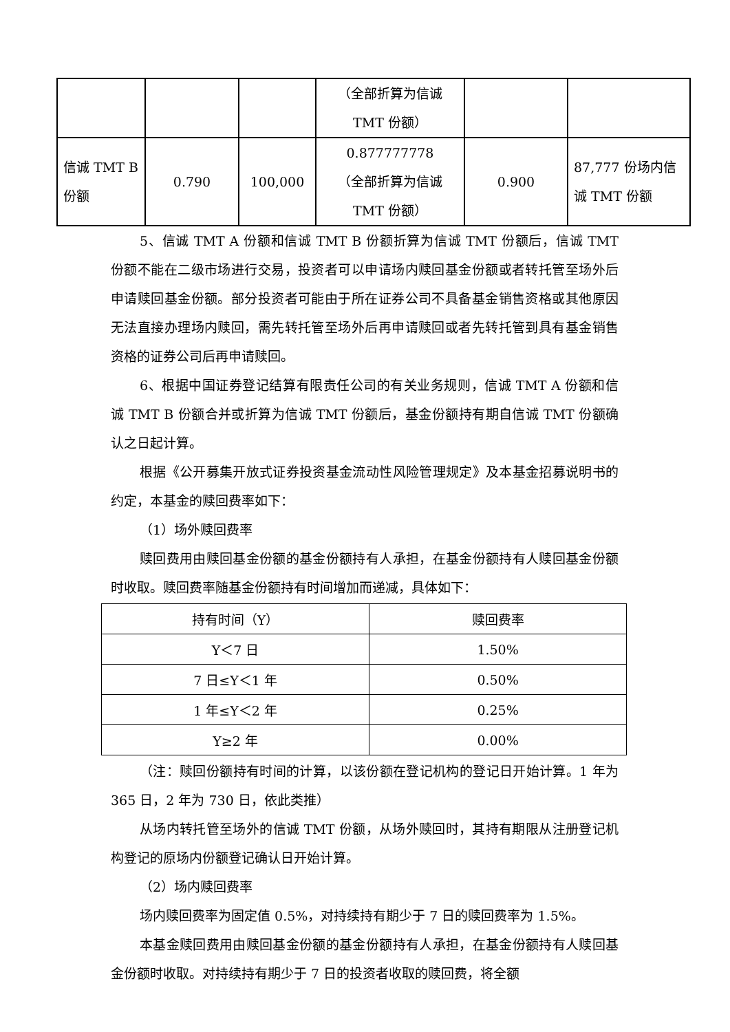| | | | （全部折算为信诚 TMT 份额） | | |
| 信诚 TMT B 份额 | 0.790 | 100,000 | 0.877777778 （全部折算为信诚 TMT 份额） | 0.900 | 87,777 份场内信诚 TMT 份额 |
5、信诚 TMT A 份额和信诚 TMT B 份额折算为信诚 TMT 份额后，信诚 TMT 份额不能在二级市场进行交易，投资者可以申请场内赎回基金份额或者转托管至场外后申请赎回基金份额。部分投资者可能由于所在证券公司不具备基金销售资格或其他原因无法直接办理场内赎回，需先转托管至场外后再申请赎回或者先转托管到具有基金销售资格的证券公司后再申请赎回。
6、根据中国证券登记结算有限责任公司的有关业务规则，信诚 TMT A 份额和信诚 TMT B 份额合并或折算为信诚 TMT 份额后，基金份额持有期自信诚 TMT 份额确认之日起计算。
根据《公开募集开放式证券投资基金流动性风险管理规定》及本基金招募说明书的约定，本基金的赎回费率如下：
（1）场外赎回费率
赎回费用由赎回基金份额的基金份额持有人承担，在基金份额持有人赎回基金份额时收取。赎回费率随基金份额持有时间增加而递减，具体如下：
| 持有时间（Y） | 赎回费率 |
| Y＜7 日 | 1.50% |
| 7 日≤Y＜1 年 | 0.50% |
| 1 年≤Y＜2 年 | 0.25% |
| Y≥2 年 | 0.00% |
（注：赎回份额持有时间的计算，以该份额在登记机构的登记日开始计算。1 年为 365 日，2 年为 730 日，依此类推）
从场内转托管至场外的信诚 TMT 份额，从场外赎回时，其持有期限从注册登记机构登记的原场内份额登记确认日开始计算。
（2）场内赎回费率
场内赎回费率为固定值 0.5%，对持续持有期少于 7 日的赎回费率为 1.5%。
本基金赎回费用由赎回基金份额的基金份额持有人承担，在基金份额持有人赎回基金份额时收取。对持续持有期少于 7 日的投资者收取的赎回费，将全额